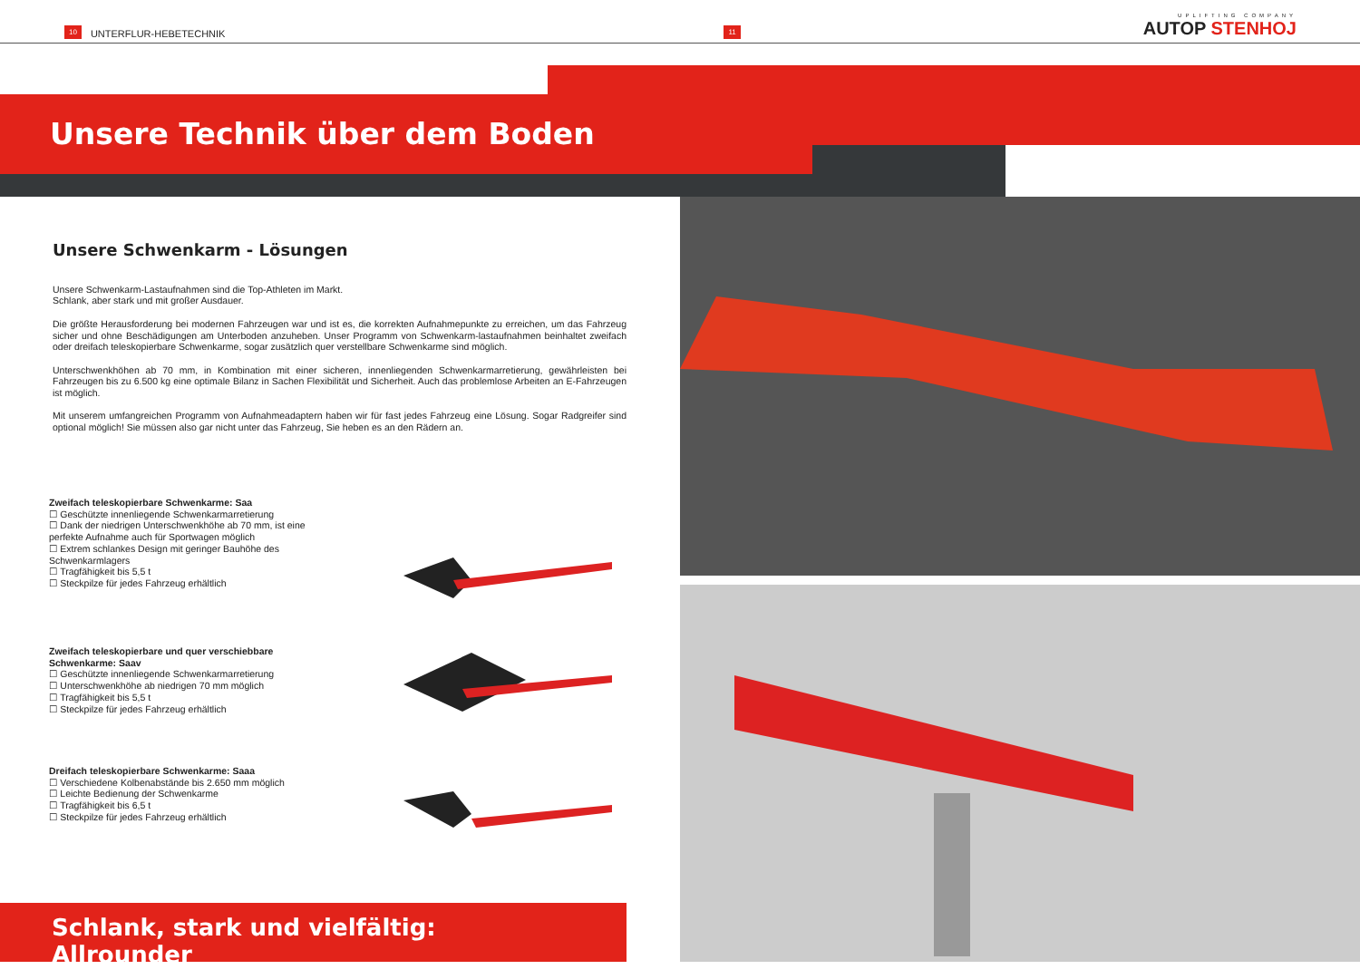10 UNTERFLUR-HEBETECHNIK 11
UPLIFTING COMPANY
AUTOP STENHOJ
Unsere Technik über dem Boden
Unsere Schwenkarm - Lösungen
Unsere Schwenkarm-Lastaufnahmen sind die Top-Athleten im Markt.
Schlank, aber stark und mit großer Ausdauer.
Die größte Herausforderung bei modernen Fahrzeugen war und ist es, die korrekten Aufnahmepunkte zu erreichen, um das Fahrzeug sicher und ohne Beschädigungen am Unterboden anzuheben. Unser Programm von Schwenkarm-lastaufnahmen beinhaltet zweifach oder dreifach teleskopierbare Schwenkarme, sogar zusätzlich quer verstellbare Schwenkarme sind möglich.
Unterschwenkhöhen ab 70 mm, in Kombination mit einer sicheren, innenliegenden Schwenkarmarretierung, gewährleisten bei Fahrzeugen bis zu 6.500 kg eine optimale Bilanz in Sachen Flexibilität und Sicherheit. Auch das problemlose Arbeiten an E-Fahrzeugen ist möglich.
Mit unserem umfangreichen Programm von Aufnahmeadaptern haben wir für fast jedes Fahrzeug eine Lösung. Sogar Radgreifer sind optional möglich! Sie müssen also gar nicht unter das Fahrzeug, Sie heben es an den Rädern an.
Zweifach teleskopierbare Schwenkarme: Saa
☐ Geschützte innenliegende Schwenkarmarretierung
☐ Dank der niedrigen Unterschwenkhöhe ab 70 mm, ist eine perfekte Aufnahme auch für Sportwagen möglich
☐ Extrem schlankes Design mit geringer Bauhöhe des Schwenkarmlagers
☐ Tragfähigkeit bis 5,5 t
☐ Steckpilze für jedes Fahrzeug erhältlich
Zweifach teleskopierbare und quer verschiebbare Schwenkarme: Saav
☐ Geschützte innenliegende Schwenkarmarretierung
☐ Unterschwenkhöhe ab niedrigen 70 mm möglich
☐ Tragfähigkeit bis 5,5 t
☐ Steckpilze für jedes Fahrzeug erhältlich
Dreifach teleskopierbare Schwenkarme: Saaa
☐ Verschiedene Kolbenabstände bis 2.650 mm möglich
☐ Leichte Bedienung der Schwenkarme
☐ Tragfähigkeit bis 6,5 t
☐ Steckpilze für jedes Fahrzeug erhältlich
Schlank, stark und vielfältig: Allrounder